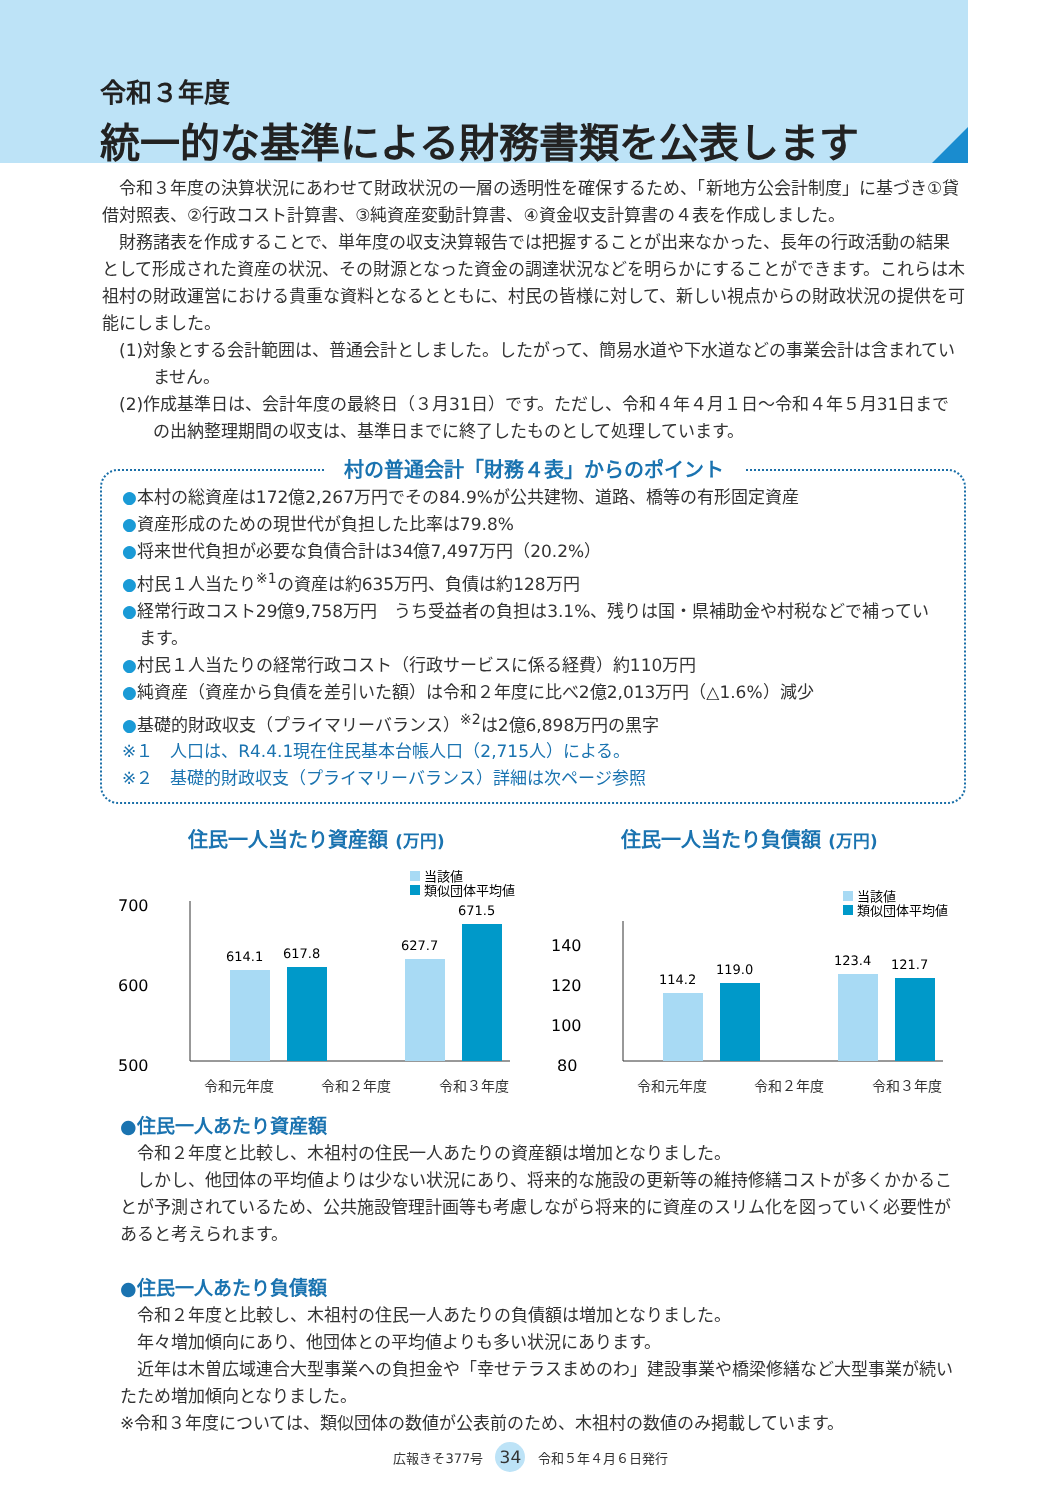令和３年度
統一的な基準による財務書類を公表します
令和３年度の決算状況にあわせて財政状況の一層の透明性を確保するため、「新地方公会計制度」に基づき①貸借対照表、②行政コスト計算書、③純資産変動計算書、④資金収支計算書の４表を作成しました。
財務諸表を作成することで、単年度の収支決算報告では把握することが出来なかった、長年の行政活動の結果として形成された資産の状況、その財源となった資金の調達状況などを明らかにすることができます。これらは木祖村の財政運営における貴重な資料となるとともに、村民の皆様に対して、新しい視点からの財政状況の提供を可能にしました。
(1)対象とする会計範囲は、普通会計としました。したがって、簡易水道や下水道などの事業会計は含まれていません。
(2)作成基準日は、会計年度の最終日（３月31日）です。ただし、令和４年４月１日～令和４年５月31日までの出納整理期間の収支は、基準日までに終了したものとして処理しています。
村の普通会計「財務４表」からのポイント
●本村の総資産は172億2,267万円でその84.9%が公共建物、道路、橋等の有形固定資産
●資産形成のための現世代が負担した比率は79.8%
●将来世代負担が必要な負債合計は34億7,497万円（20.2%）
●村民１人当たり<sup>※1</sup>の資産は約635万円、負債は約128万円
●経常行政コスト29億9,758万円　うち受益者の負担は3.1%、残りは国・県補助金や村税などで補っています。
●村民１人当たりの経常行政コスト（行政サービスに係る経費）約110万円
●純資産（資産から負債を差引いた額）は令和２年度に比べ2億2,013万円（△1.6%）減少
●基礎的財政収支（プライマリーバランス）<sup>※2</sup>は2億6,898万円の黒字
※１　人口は、R4.4.1現在住民基本台帳人口（2,715人）による。
※２　基礎的財政収支（プライマリーバランス）詳細は次ページ参照
住民一人当たり資産額 (万円)
当該値
類似団体平均値
700
600
500
614.1
617.8
627.7
671.5
令和元年度 令和２年度 令和３年度
住民一人当たり負債額 (万円)
当該値
類似団体平均値
140
120
100
80
114.2
119.0
123.4
121.7
令和元年度 令和２年度 令和３年度
●住民一人あたり資産額
令和２年度と比較し、木祖村の住民一人あたりの資産額は増加となりました。
しかし、他団体の平均値よりは少ない状況にあり、将来的な施設の更新等の維持修繕コストが多くかかることが予測されているため、公共施設管理計画等も考慮しながら将来的に資産のスリム化を図っていく必要性があると考えられます。
●住民一人あたり負債額
令和２年度と比較し、木祖村の住民一人あたりの負債額は増加となりました。
年々増加傾向にあり、他団体との平均値よりも多い状況にあります。
近年は木曽広域連合大型事業への負担金や「幸せテラスまめのわ」建設事業や橋梁修繕など大型事業が続いたため増加傾向となりました。
※令和３年度については、類似団体の数値が公表前のため、木祖村の数値のみ掲載しています。
広報きそ377号 34 令和５年４月６日発行